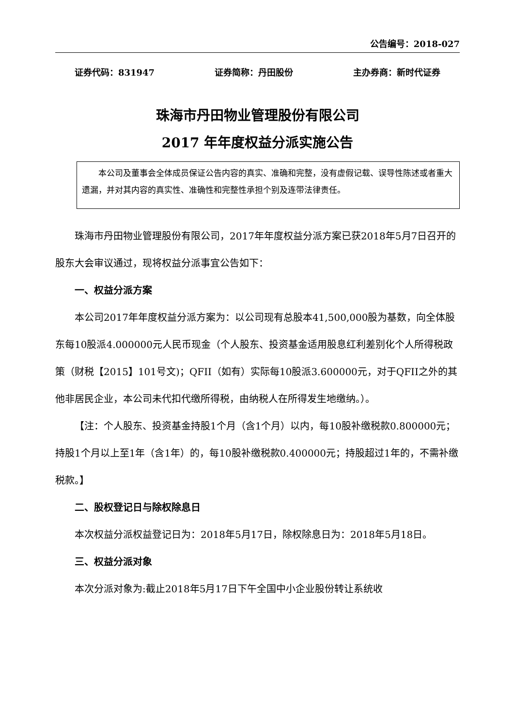公告编号：2018-027
证券代码：831947 证券简称：丹田股份 主办券商：新时代证券
珠海市丹田物业管理股份有限公司
2017 年年度权益分派实施公告
本公司及董事会全体成员保证公告内容的真实、准确和完整，没有虚假记载、误导性陈述或者重大遗漏，并对其内容的真实性、准确性和完整性承担个别及连带法律责任。
珠海市丹田物业管理股份有限公司，2017年年度权益分派方案已获2018年5月7日召开的股东大会审议通过，现将权益分派事宜公告如下：
一、权益分派方案
本公司2017年年度权益分派方案为：以公司现有总股本41,500,000股为基数，向全体股东每10股派4.000000元人民币现金（个人股东、投资基金适用股息红利差别化个人所得税政策（财税【2015】101号文)；QFII（如有）实际每10股派3.600000元，对于QFII之外的其他非居民企业，本公司未代扣代缴所得税，由纳税人在所得发生地缴纳。）。
【注：个人股东、投资基金持股1个月（含1个月）以内，每10股补缴税款0.800000元；持股1个月以上至1年（含1年）的，每10股补缴税款0.400000元；持股超过1年的，不需补缴税款。】
二、股权登记日与除权除息日
本次权益分派权益登记日为：2018年5月17日，除权除息日为：2018年5月18日。
三、权益分派对象
本次分派对象为:截止2018年5月17日下午全国中小企业股份转让系统收